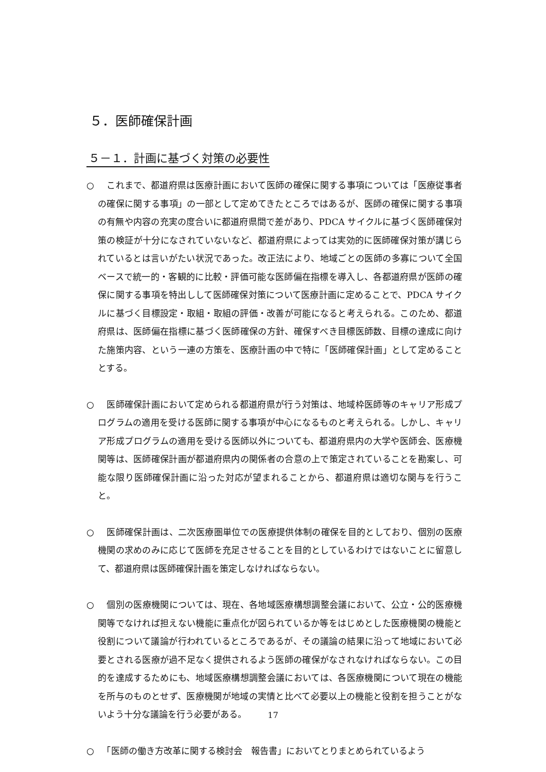５．医師確保計画
５－１．計画に基づく対策の必要性
○　これまで、都道府県は医療計画において医師の確保に関する事項については「医療従事者の確保に関する事項」の一部として定めてきたところではあるが、医師の確保に関する事項の有無や内容の充実の度合いに都道府県間で差があり、PDCA サイクルに基づく医師確保対策の検証が十分になされていないなど、都道府県によっては実効的に医師確保対策が講じられているとは言いがたい状況であった。改正法により、地域ごとの医師の多寡について全国ベースで統一的・客観的に比較・評価可能な医師偏在指標を導入し、各都道府県が医師の確保に関する事項を特出しして医師確保対策について医療計画に定めることで、PDCA サイクルに基づく目標設定・取組・取組の評価・改善が可能になると考えられる。このため、都道府県は、医師偏在指標に基づく医師確保の方針、確保すべき目標医師数、目標の達成に向けた施策内容、という一連の方策を、医療計画の中で特に「医師確保計画」として定めることとする。
○　医師確保計画において定められる都道府県が行う対策は、地域枠医師等のキャリア形成プログラムの適用を受ける医師に関する事項が中心になるものと考えられる。しかし、キャリア形成プログラムの適用を受ける医師以外についても、都道府県内の大学や医師会、医療機関等は、医師確保計画が都道府県内の関係者の合意の上で策定されていることを勘案し、可能な限り医師確保計画に沿った対応が望まれることから、都道府県は適切な関与を行うこと。
○　医師確保計画は、二次医療圏単位での医療提供体制の確保を目的としており、個別の医療機関の求めのみに応じて医師を充足させることを目的としているわけではないことに留意して、都道府県は医師確保計画を策定しなければならない。
○　個別の医療機関については、現在、各地域医療構想調整会議において、公立・公的医療機関等でなければ担えない機能に重点化が図られているか等をはじめとした医療機関の機能と役割について議論が行われているところであるが、その議論の結果に沿って地域において必要とされる医療が過不足なく提供されるよう医師の確保がなされなければならない。この目的を達成するためにも、地域医療構想調整会議においては、各医療機関について現在の機能を所与のものとせず、医療機関が地域の実情と比べて必要以上の機能と役割を担うことがないよう十分な議論を行う必要がある。
○　「医師の働き方改革に関する検討会　報告書」においてとりまとめられているよう
17